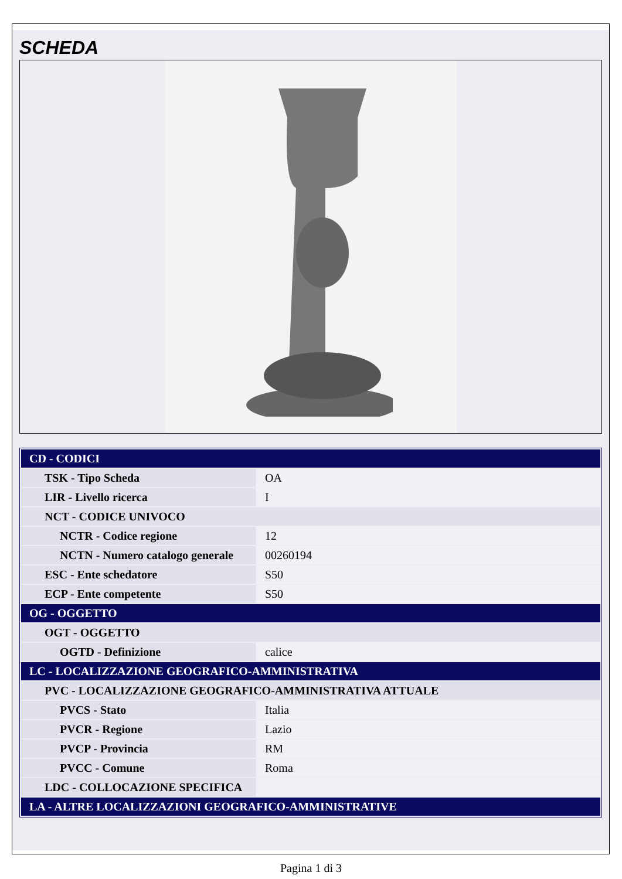SCHEDA
| CD - CODICI | |
| TSK - Tipo Scheda | OA |
| LIR - Livello ricerca | I |
| NCT - CODICE UNIVOCO | |
| NCTR - Codice regione | 12 |
| NCTN - Numero catalogo generale | 00260194 |
| ESC - Ente schedatore | S50 |
| ECP - Ente competente | S50 |
| OG - OGGETTO | |
| OGT - OGGETTO | |
| OGTD - Definizione | calice |
| LC - LOCALIZZAZIONE GEOGRAFICO-AMMINISTRATIVA | |
| PVC - LOCALIZZAZIONE GEOGRAFICO-AMMINISTRATIVA ATTUALE | |
| PVCS - Stato | Italia |
| PVCR - Regione | Lazio |
| PVCP - Provincia | RM |
| PVCC - Comune | Roma |
| LDC - COLLOCAZIONE SPECIFICA | |
| LA - ALTRE LOCALIZZAZIONI GEOGRAFICO-AMMINISTRATIVE | |
Pagina 1 di 3